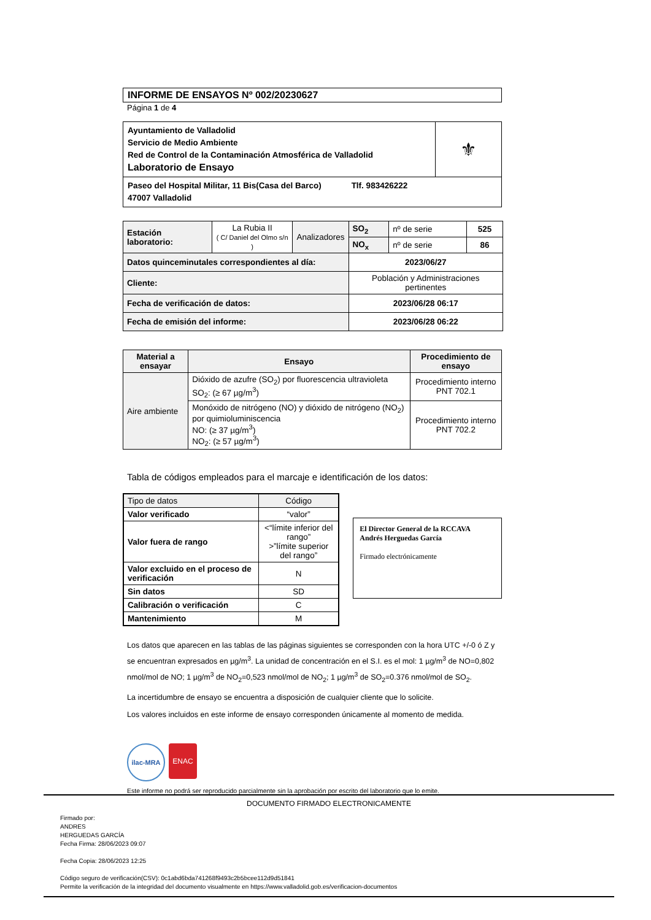INFORME DE ENSAYOS Nº 002/20230627
Página 1 de 4
| Ayuntamiento de Valladolid Servicio de Medio Ambiente Red de Control de la Contaminación Atmosférica de Valladolid Laboratorio de Ensayo | ⚜ |
| Paseo del Hospital Militar, 11 Bis(Casa del Barco) Tlf. 983426222 47007 Valladolid | |
| Estación laboratorio: | La Rubia II ( C/ Daniel del Olmo s/n ) | Analizadores | SO<sub>2</sub> | nº de serie | 525 |
| | | | NO<sub>x</sub> | nº de serie | 86 |
| Datos quinceminutales correspondientes al día: | | | 2023/06/27 | | |
| Cliente: | | | Población y Administraciones pertinentes | | |
| Fecha de verificación de datos: | | | 2023/06/28 06:17 | | |
| Fecha de emisión del informe: | | | 2023/06/28 06:22 | | |
| Material a ensayar | Ensayo | Procedimiento de ensayo |
| --- | --- | --- |
| Aire ambiente | Dióxido de azufre (SO<sub>2</sub>) por fluorescencia ultravioleta SO<sub>2</sub>: (≥ 67 µg/m<sup>3</sup>) | Procedimiento interno PNT 702.1 |
| | Monóxido de nitrógeno (NO) y dióxido de nitrógeno (NO<sub>2</sub>) por quimioluminiscencia NO: (≥ 37 µg/m<sup>3</sup>) NO<sub>2</sub>: (≥ 57 µg/m<sup>3</sup>) | Procedimiento interno PNT 702.2 |
Tabla de códigos empleados para el marcaje e identificación de los datos:
| Tipo de datos | Código |
| Valor verificado | “valor” |
| Valor fuera de rango | <“límite inferior del rango” >”límite superior del rango” |
| Valor excluido en el proceso de verificación | N |
| Sin datos | SD |
| Calibración o verificación | C |
| Mantenimiento | M |
El Director General de la RCCAVA
Andrés Herguedas García
Firmado electrónicamente
Los datos que aparecen en las tablas de las páginas siguientes se corresponden con la hora UTC +/-0 ó Z y se encuentran expresados en µg/m<sup>3</sup>. La unidad de concentración en el S.I. es el mol: 1 µg/m<sup>3</sup> de NO=0,802 nmol/mol de NO; 1 µg/m<sup>3</sup> de NO<sub>2</sub>=0,523 nmol/mol de NO<sub>2</sub>; 1 µg/m<sup>3</sup> de SO<sub>2</sub>=0.376 nmol/mol de SO<sub>2</sub>.
La incertidumbre de ensayo se encuentra a disposición de cualquier cliente que lo solicite.
Los valores incluidos en este informe de ensayo corresponden únicamente al momento de medida.
ilac-MRA ENAC
Este informe no podrá ser reproducido parcialmente sin la aprobación por escrito del laboratorio que lo emite.
DOCUMENTO FIRMADO ELECTRONICAMENTE
Firmado por:
ANDRES
HERGUEDAS GARCÍA
Fecha Firma: 28/06/2023 09:07
Fecha Copia: 28/06/2023 12:25
Código seguro de verificación(CSV): 0c1abd6bda741268f9493c2b5bcee112d9d51841
Permite la verificación de la integridad del documento visualmente en https://www.valladolid.gob.es/verificacion-documentos